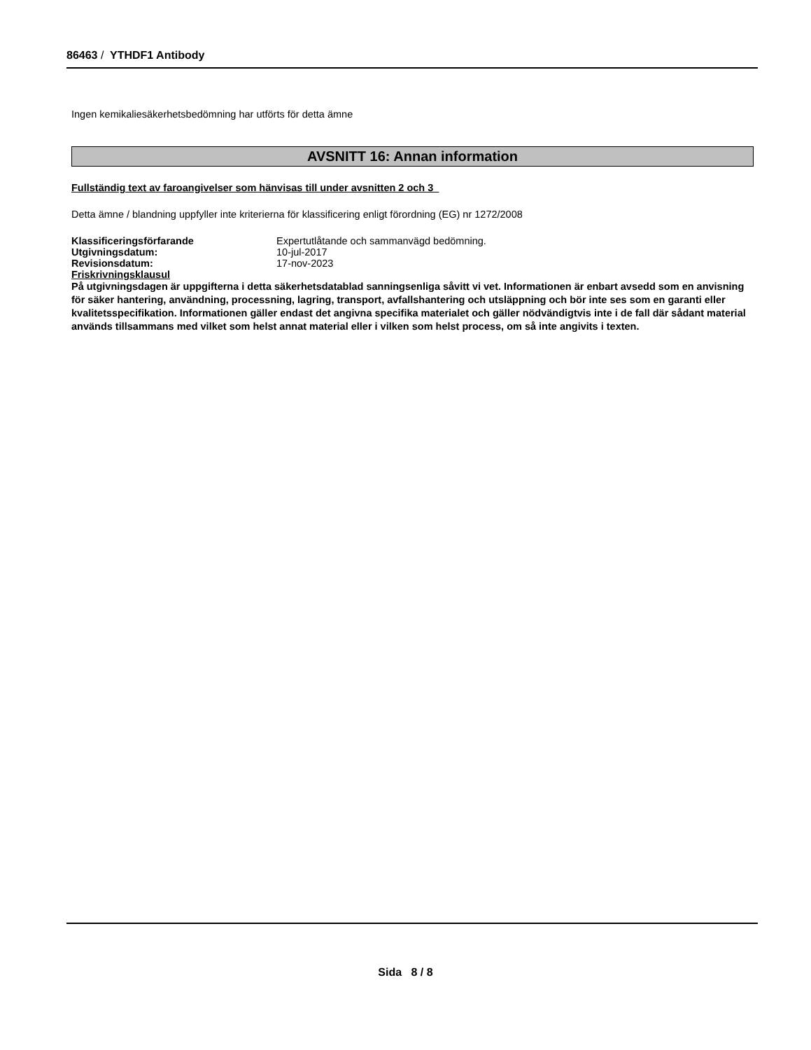86463 / YTHDF1 Antibody
Ingen kemikaliesäkerhetsbedömning har utförts för detta ämne
AVSNITT 16: Annan information
Fullständig text av faroangivelser som hänvisas till under avsnitten 2 och 3
Detta ämne / blandning uppfyller inte kriterierna för klassificering enligt förordning (EG) nr 1272/2008
| Klassificeringsförfarande | Expertutlåtande och sammanvägd bedömning. |
| Utgivningsdatum: | 10-jul-2017 |
| Revisionsdatum: | 17-nov-2023 |
Friskrivningsklausul
På utgivningsdagen är uppgifterna i detta säkerhetsdatablad sanningsenliga såvitt vi vet. Informationen är enbart avsedd som en anvisning för säker hantering, användning, processning, lagring, transport, avfallshantering och utsläppning och bör inte ses som en garanti eller kvalitetsspecifikation. Informationen gäller endast det angivna specifika materialet och gäller nödvändigtvis inte i de fall där sådant material används tillsammans med vilket som helst annat material eller i vilken som helst process, om så inte angivits i texten.
Sida 8 / 8